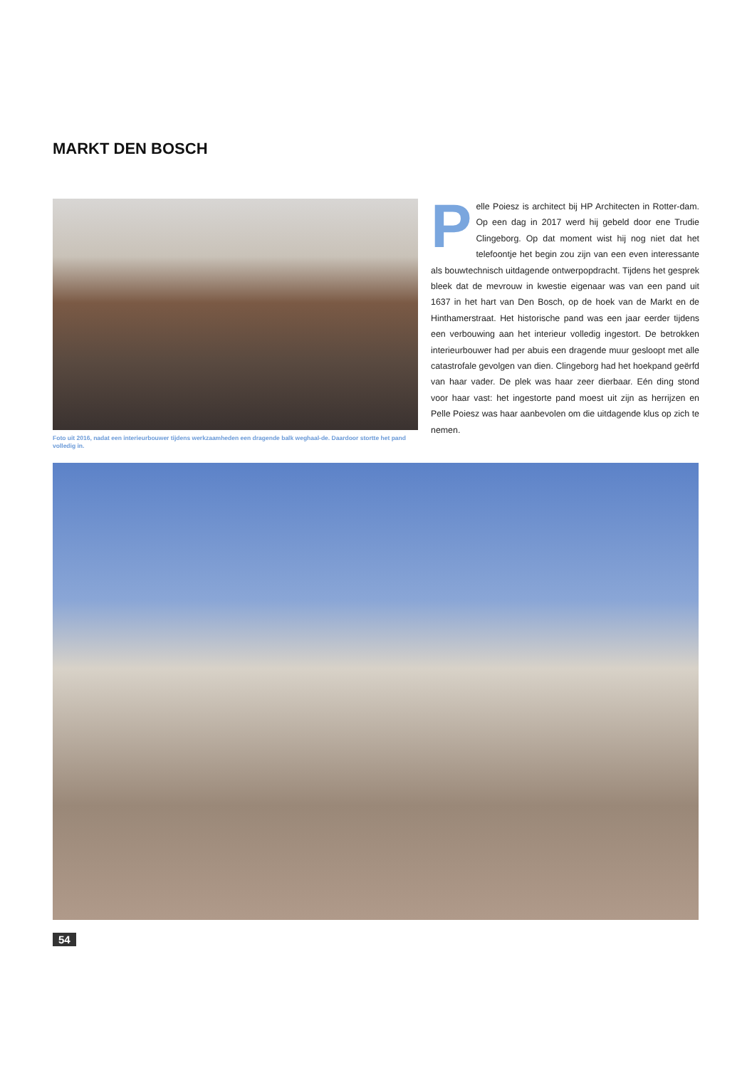MARKT DEN BOSCH
Foto uit 2016, nadat een interieurbouwer tijdens werkzaamheden een dragende balk weghaal-de. Daardoor stortte het pand volledig in.
Pelle Poiesz is architect bij HP Architecten in Rotter-dam. Op een dag in 2017 werd hij gebeld door ene Trudie Clingeborg. Op dat moment wist hij nog niet dat het telefoontje het begin zou zijn van een even interessante als bouwtechnisch uitdagende ontwerpopdracht. Tijdens het gesprek bleek dat de mevrouw in kwestie eigenaar was van een pand uit 1637 in het hart van Den Bosch, op de hoek van de Markt en de Hinthamerstraat. Het historische pand was een jaar eerder tijdens een verbouwing aan het interieur volledig ingestort. De betrokken interieurbouwer had per abuis een dragende muur gesloopt met alle catastrofale gevolgen van dien. Clingeborg had het hoekpand geërfd van haar vader. De plek was haar zeer dierbaar. Eén ding stond voor haar vast: het ingestorte pand moest uit zijn as herrijzen en Pelle Poiesz was haar aanbevolen om die uitdagende klus op zich te nemen.
54